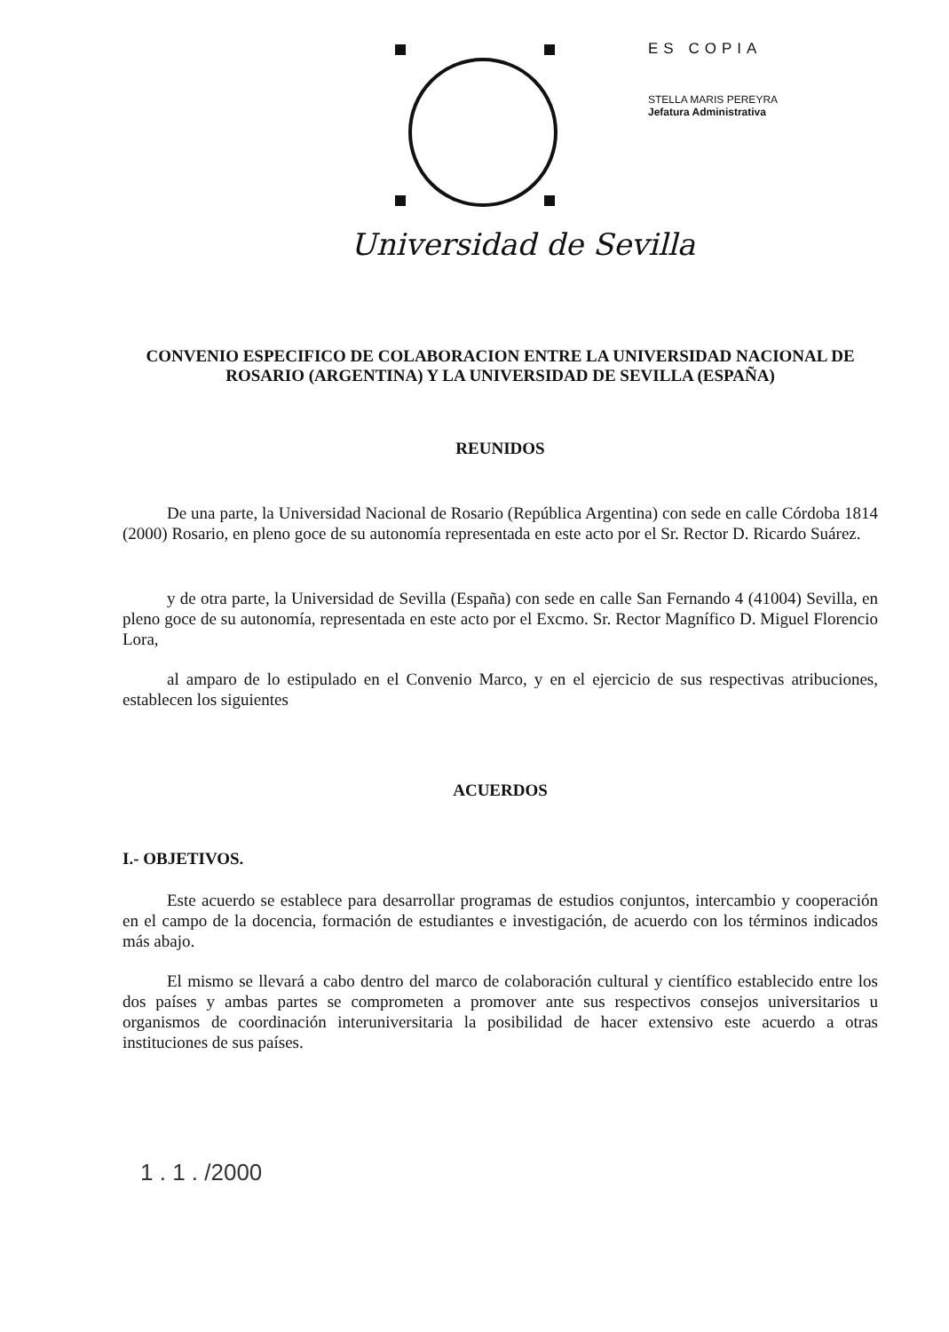Universidad de Sevilla
ES COPIA
STELLA MARIS PEREYRA
Jefatura Administrativa
CONVENIO ESPECIFICO DE COLABORACION ENTRE LA UNIVERSIDAD NACIONAL DE ROSARIO (ARGENTINA) Y LA UNIVERSIDAD DE SEVILLA (ESPAÑA)
REUNIDOS
De una parte, la Universidad Nacional de Rosario (República Argentina) con sede en calle Córdoba 1814 (2000) Rosario, en pleno goce de su autonomía representada en este acto por el Sr. Rector D. Ricardo Suárez.
y de otra parte, la Universidad de Sevilla (España) con sede en calle San Fernando 4 (41004) Sevilla, en pleno goce de su autonomía, representada en este acto por el Excmo. Sr. Rector Magnífico D. Miguel Florencio Lora,
al amparo de lo estipulado en el Convenio Marco, y en el ejercicio de sus respectivas atribuciones, establecen los siguientes
ACUERDOS
I.- OBJETIVOS.
Este acuerdo se establece para desarrollar programas de estudios conjuntos, intercambio y cooperación en el campo de la docencia, formación de estudiantes e investigación, de acuerdo con los términos indicados más abajo.
El mismo se llevará a cabo dentro del marco de colaboración cultural y científico establecido entre los dos países y ambas partes se comprometen a promover ante sus respectivos consejos universitarios u organismos de coordinación interuniversitaria la posibilidad de hacer extensivo este acuerdo a otras instituciones de sus países.
1 . 1 . /2000